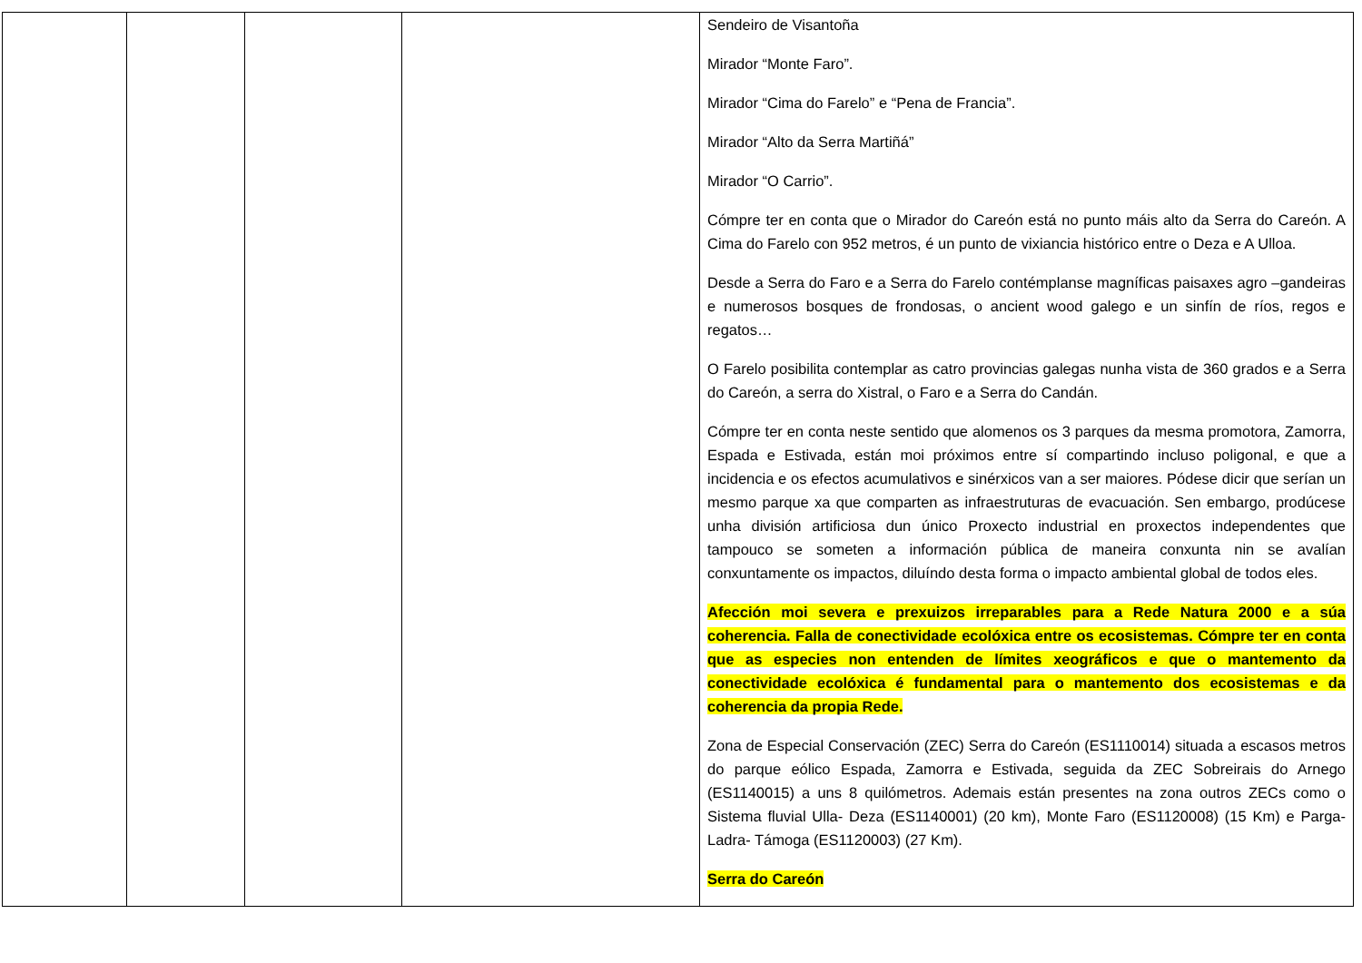| | | | | Sendeiro de Visantoña Mirador “Monte Faro”. Mirador “Cima do Farelo” e “Pena de Francia”. Mirador “Alto da Serra Martiñá” Mirador “O Carrio”. Cómpre ter en conta que o Mirador do Careón está no punto máis alto da Serra do Careón. A Cima do Farelo con 952 metros, é un punto de vixiancia histórico entre o Deza e A Ulloa. Desde a Serra do Faro e a Serra do Farelo contémplanse magníficas paisaxes agro –gandeiras e numerosos bosques de frondosas, o ancient wood galego e un sinfín de ríos, regos e regatos… O Farelo posibilita contemplar as catro provincias galegas nunha vista de 360 grados e a Serra do Careón, a serra do Xistral, o Faro e a Serra do Candán. Cómpre ter en conta neste sentido que alomenos os 3 parques da mesma promotora, Zamorra, Espada e Estivada, están moi próximos entre sí compartindo incluso poligonal, e que a incidencia e os efectos acumulativos e sinérxicos van a ser maiores. Pódese dicir que serían un mesmo parque xa que comparten as infraestruturas de evacuación. Sen embargo, prodúcese unha división artificiosa dun único Proxecto industrial en proxectos independentes que tampouco se someten a información pública de maneira conxunta nin se avalían conxuntamente os impactos, diluíndo desta forma o impacto ambiental global de todos eles. Afección moi severa e prexuizos irreparables para a Rede Natura 2000 e a súa coherencia. Falla de conectividade ecolóxica entre os ecosistemas. Cómpre ter en conta que as especies non entenden de límites xeográficos e que o mantemento da conectividade ecolóxica é fundamental para o mantemento dos ecosistemas e da coherencia da propia Rede. Zona de Especial Conservación (ZEC) Serra do Careón (ES1110014) situada a escasos metros do parque eólico Espada, Zamorra e Estivada, seguida da ZEC Sobreirais do Arnego (ES1140015) a uns 8 quilómetros. Ademais están presentes na zona outros ZECs como o Sistema fluvial Ulla- Deza (ES1140001) (20 km), Monte Faro (ES1120008) (15 Km) e Parga-Ladra- Támoga (ES1120003) (27 Km). Serra do Careón |